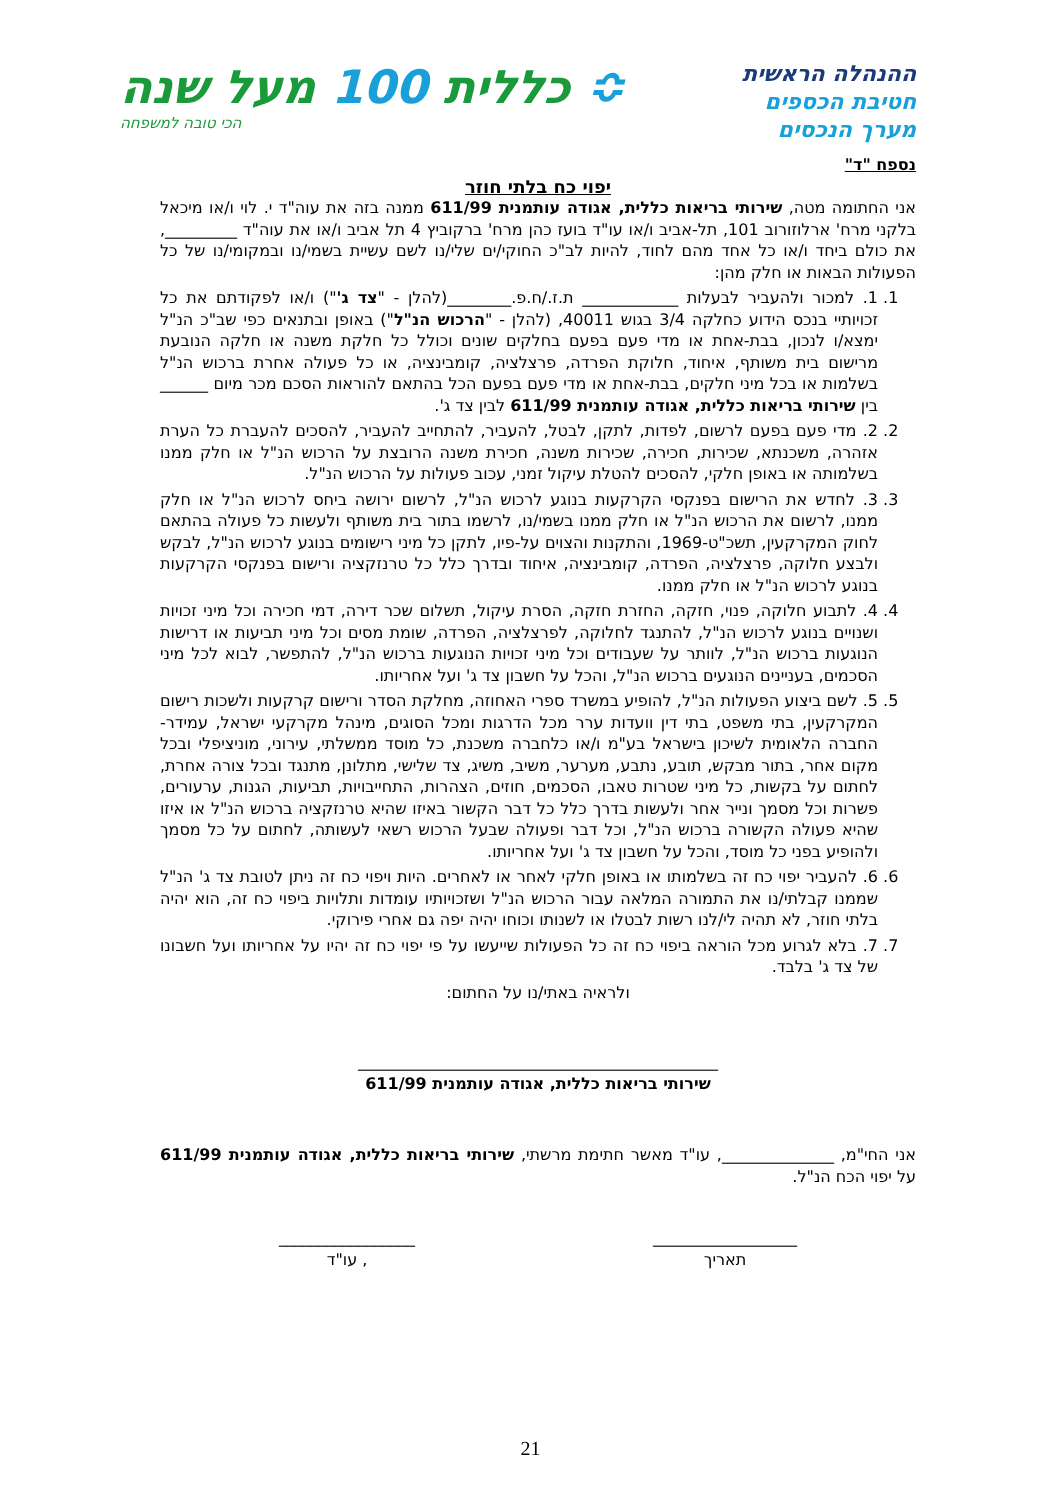ההנהלה הראשית
חטיבת הכספים
מערך הנכסים
≎ כללית 100 מעל שנה
הכי טובה למשפחה
נספח "ד"
יפוי כח בלתי חוזר
אני החתומה מטה, שירותי בריאות כללית, אגודה עותמנית 611/99 ממנה בזה את עוה"ד י. לוי ו/או מיכאל בלקני מרח' ארלוזורוב 101, תל-אביב ו/או עו"ד בועז כהן מרח' ברקוביץ 4 תל אביב ו/או את עוה"ד _________, את כולם ביחד ו/או כל אחד מהם לחוד, להיות לב"כ החוקי/ים שלי/נו לשם עשיית בשמי/נו ובמקומי/נו של כל הפעולות הבאות או חלק מהן:
1. 1. למכור ולהעביר לבעלות ____________ ת.ז./ח.פ.________(להלן - "צד ג'") ו/או לפקודתם את כל זכויותיי בנכס הידוע כחלקה 3/4 בגוש 40011, (להלן - "הרכוש הנ"ל") באופן ובתנאים כפי שב"כ הנ"ל ימצא/ו לנכון, בבת-אחת או מדי פעם בפעם בחלקים שונים וכולל כל חלקת משנה או חלקה הנובעת מרישום בית משותף, איחוד, חלוקת הפרדה, פרצלציה, קומבינציה, או כל פעולה אחרת ברכוש הנ"ל בשלמות או בכל מיני חלקים, בבת-אחת או מדי פעם בפעם הכל בהתאם להוראות הסכם מכר מיום ______ בין שירותי בריאות כללית, אגודה עותמנית 611/99 לבין צד ג'.
2. 2. מדי פעם בפעם לרשום, לפדות, לתקן, לבטל, להעביר, להתחייב להעביר, להסכים להעברת כל הערת אזהרה, משכנתא, שכירות, חכירה, שכירות משנה, חכירת משנה הרובצת על הרכוש הנ"ל או חלק ממנו בשלמותה או באופן חלקי, להסכים להטלת עיקול זמני, עכוב פעולות על הרכוש הנ"ל.
3. 3. לחדש את הרישום בפנקסי הקרקעות בנוגע לרכוש הנ"ל, לרשום ירושה ביחס לרכוש הנ"ל או חלק ממנו, לרשום את הרכוש הנ"ל או חלק ממנו בשמי/נו, לרשמו בתור בית משותף ולעשות כל פעולה בהתאם לחוק המקרקעין, תשכ"ט-1969, והתקנות והצוים על-פיו, לתקן כל מיני רישומים בנוגע לרכוש הנ"ל, לבקש ולבצע חלוקה, פרצלציה, הפרדה, קומבינציה, איחוד ובדרך כלל כל טרנזקציה ורישום בפנקסי הקרקעות בנוגע לרכוש הנ"ל או חלק ממנו.
4. 4. לתבוע חלוקה, פנוי, חזקה, החזרת חזקה, הסרת עיקול, תשלום שכר דירה, דמי חכירה וכל מיני זכויות ושנויים בנוגע לרכוש הנ"ל, להתנגד לחלוקה, לפרצלציה, הפרדה, שומת מסים וכל מיני תביעות או דרישות הנוגעות ברכוש הנ"ל, לוותר על שעבודים וכל מיני זכויות הנוגעות ברכוש הנ"ל, להתפשר, לבוא לכל מיני הסכמים, בעניינים הנוגעים ברכוש הנ"ל, והכל על חשבון צד ג' ועל אחריותו.
5. 5. לשם ביצוע הפעולות הנ"ל, להופיע במשרד ספרי האחוזה, מחלקת הסדר ורישום קרקעות ולשכות רישום המקרקעין, בתי משפט, בתי דין וועדות ערר מכל הדרגות ומכל הסוגים, מינהל מקרקעי ישראל, עמידר- החברה הלאומית לשיכון בישראל בע"מ ו/או כלחברה משכנת, כל מוסד ממשלתי, עירוני, מוניציפלי ובכל מקום אחר, בתור מבקש, תובע, נתבע, מערער, משיב, משיג, צד שלישי, מתלונן, מתנגד ובכל צורה אחרת, לחתום על בקשות, כל מיני שטרות טאבו, הסכמים, חוזים, הצהרות, התחייבויות, תביעות, הגנות, ערעורים, פשרות וכל מסמך ונייר אחר ולעשות בדרך כלל כל דבר הקשור באיזו שהיא טרנזקציה ברכוש הנ"ל או איזו שהיא פעולה הקשורה ברכוש הנ"ל, וכל דבר ופעולה שבעל הרכוש רשאי לעשותה, לחתום על כל מסמך ולהופיע בפני כל מוסד, והכל על חשבון צד ג' ועל אחריותו.
6. 6. להעביר יפוי כח זה בשלמותו או באופן חלקי לאחר או לאחרים. היות ויפוי כח זה ניתן לטובת צד ג' הנ"ל שממנו קבלתי/נו את התמורה המלאה עבור הרכוש הנ"ל ושזכויותיו עומדות ותלויות ביפוי כח זה, הוא יהיה בלתי חוזר, לא תהיה לי/לנו רשות לבטלו או לשנותו וכוחו יהיה יפה גם אחרי פירוקי.
7. 7. בלא לגרוע מכל הוראה ביפוי כח זה כל הפעולות שייעשו על פי יפוי כח זה יהיו על אחריותו ועל חשבונו של צד ג' בלבד.
ולראיה באתי/נו על החתום:
_____________________________________________
שירותי בריאות כללית, אגודה עותמנית 611/99
אני החי"מ, ______________, עו"ד מאשר חתימת מרשתי, שירותי בריאות כללית, אגודה עותמנית 611/99 על יפוי הכח הנ"ל.
__________________
תאריך
_________________
, עו"ד
21